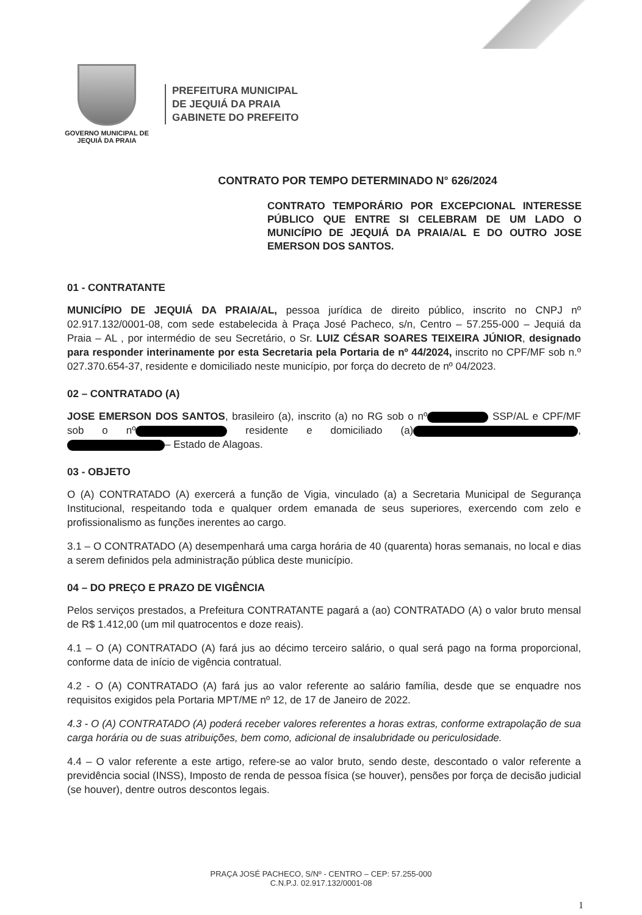GOVERNO MUNICIPAL DE
JEQUIÁ DA PRAIA
PREFEITURA MUNICIPAL
DE JEQUIÁ DA PRAIA
GABINETE DO PREFEITO
CONTRATO POR TEMPO DETERMINADO N° 626/2024
CONTRATO TEMPORÁRIO POR EXCEPCIONAL INTERESSE PÚBLICO QUE ENTRE SI CELEBRAM DE UM LADO O MUNICÍPIO DE JEQUIÁ DA PRAIA/AL E DO OUTRO JOSE EMERSON DOS SANTOS.
01 - CONTRATANTE
MUNICÍPIO DE JEQUIÁ DA PRAIA/AL, pessoa jurídica de direito público, inscrito no CNPJ nº 02.917.132/0001-08, com sede estabelecida à Praça José Pacheco, s/n, Centro – 57.255-000 – Jequiá da Praia – AL , por intermédio de seu Secretário, o Sr. LUIZ CÉSAR SOARES TEIXEIRA JÚNIOR, designado para responder interinamente por esta Secretaria pela Portaria de nº 44/2024, inscrito no CPF/MF sob n.º 027.370.654-37, residente e domiciliado neste município, por força do decreto de nº 04/2023.
02 – CONTRATADO (A)
JOSE EMERSON DOS SANTOS, brasileiro (a), inscrito (a) no RG sob o nº SSP/AL e CPF/MF sob o nº residente e domiciliado (a) , – Estado de Alagoas.
03 - OBJETO
O (A) CONTRATADO (A) exercerá a função de Vigia, vinculado (a) a Secretaria Municipal de Segurança Institucional, respeitando toda e qualquer ordem emanada de seus superiores, exercendo com zelo e profissionalismo as funções inerentes ao cargo.
3.1 – O CONTRATADO (A) desempenhará uma carga horária de 40 (quarenta) horas semanais, no local e dias a serem definidos pela administração pública deste município.
04 – DO PREÇO E PRAZO DE VIGÊNCIA
Pelos serviços prestados, a Prefeitura CONTRATANTE pagará a (ao) CONTRATADO (A) o valor bruto mensal de R$ 1.412,00 (um mil quatrocentos e doze reais).
4.1 – O (A) CONTRATADO (A) fará jus ao décimo terceiro salário, o qual será pago na forma proporcional, conforme data de início de vigência contratual.
4.2 - O (A) CONTRATADO (A) fará jus ao valor referente ao salário família, desde que se enquadre nos requisitos exigidos pela Portaria MPT/ME nº 12, de 17 de Janeiro de 2022.
4.3 - O (A) CONTRATADO (A) poderá receber valores referentes a horas extras, conforme extrapolação de sua carga horária ou de suas atribuições, bem como, adicional de insalubridade ou periculosidade.
4.4 – O valor referente a este artigo, refere-se ao valor bruto, sendo deste, descontado o valor referente a previdência social (INSS), Imposto de renda de pessoa física (se houver), pensões por força de decisão judicial (se houver), dentre outros descontos legais.
PRAÇA JOSÉ PACHECO, S/Nº - CENTRO – CEP: 57.255-000
C.N.P.J. 02.917.132/0001-08
1